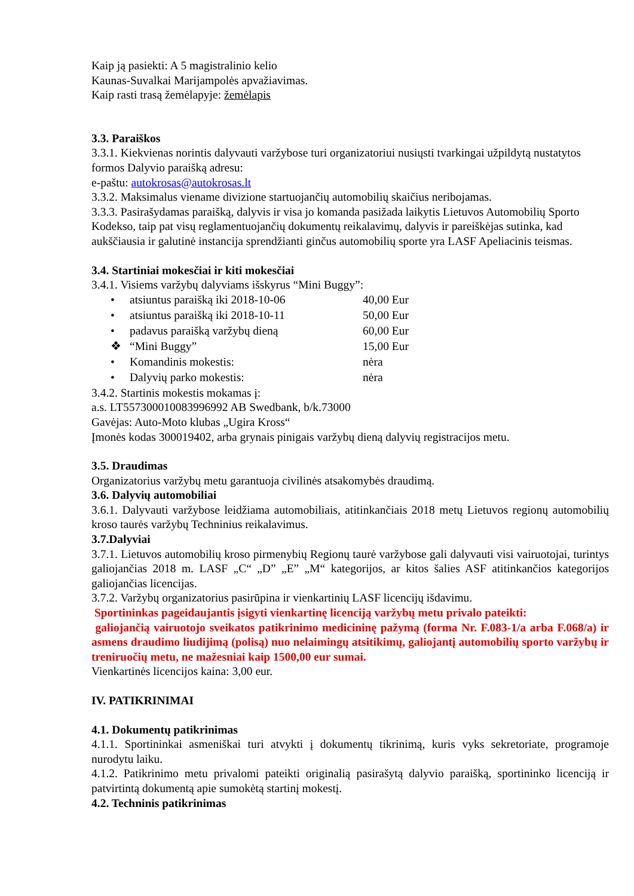Kaip ją pasiekti: A 5 magistralinio kelio
Kaunas-Suvalkai Marijampolės apvažiavimas.
Kaip rasti trasą žemėlapyje: žemėlapis
3.3. Paraiškos
3.3.1. Kiekvienas norintis dalyvauti varžybose turi organizatoriui nusiųsti tvarkingai užpildytą nustatytos formos Dalyvio paraišką adresu:
e-paštu: autokrosas@autokrosas.lt
3.3.2. Maksimalus viename divizione startuojančių automobilių skaičius neribojamas.
3.3.3. Pasirašydamas paraišką, dalyvis ir visa jo komanda pasižada laikytis Lietuvos Automobilių Sporto Kodekso, taip pat visų reglamentuojančių dokumentų reikalavimų, dalyvis ir pareiškėjas sutinka, kad aukščiausia ir galutinė instancija sprendžianti ginčus automobilių sporte yra LASF Apeliacinis teismas.
3.4. Startiniai mokesčiai ir kiti mokesčiai
3.4.1. Visiems varžybų dalyviams išskyrus “Mini Buggy”:
• atsiuntus paraišką iki 2018-10-06 40,00 Eur
• atsiuntus paraišką iki 2018-10-11 50,00 Eur
• padavus paraišką varžybų dieną 60,00 Eur
❖ “Mini Buggy” 15,00 Eur
• Komandinis mokestis: nėra
• Dalyvių parko mokestis: nėra
3.4.2. Startinis mokestis mokamas į:
a.s. LT557300010083996992 AB Swedbank, b/k.73000
Gavėjas: Auto-Moto klubas „Ugira Kross“
Įmonės kodas 300019402, arba grynais pinigais varžybų dieną dalyvių registracijos metu.
3.5. Draudimas
Organizatorius varžybų metu garantuoja civilinės atsakomybės draudimą.
3.6. Dalyvių automobiliai
3.6.1. Dalyvauti varžybose leidžiama automobiliais, atitinkančiais 2018 metų Lietuvos regionų automobilių kroso taurės varžybų Techninius reikalavimus.
3.7.Dalyviai
3.7.1. Lietuvos automobilių kroso pirmenybių Regionų taurė varžybose gali dalyvauti visi vairuotojai, turintys galiojančias 2018 m. LASF „C“ „D” „E” „M“ kategorijos, ar kitos šalies ASF atitinkančios kategorijos galiojančias licencijas.
3.7.2. Varžybų organizatorius pasirūpina ir vienkartinių LASF licencijų išdavimu.
Sportininkas pageidaujantis įsigyti vienkartinę licenciją varžybų metu privalo pateikti:
galiojančią vairuotojo sveikatos patikrinimo medicininę pažymą (forma Nr. F.083-1/a arba F.068/a) ir asmens draudimo liudijimą (polisą) nuo nelaimingų atsitikimų, galiojantį automobilių sporto varžybų ir treniruočių metu, ne mažesniai kaip 1500,00 eur sumai.
Vienkartinės licencijos kaina: 3,00 eur.
IV. PATIKRINIMAI
4.1. Dokumentų patikrinimas
4.1.1. Sportininkai asmeniškai turi atvykti į dokumentų tikrinimą, kuris vyks sekretoriate, programoje nurodytu laiku.
4.1.2. Patikrinimo metu privalomi pateikti originalią pasirašytą dalyvio paraišką, sportininko licenciją ir patvirtintą dokumentą apie sumokėtą startinį mokestį.
4.2. Techninis patikrinimas